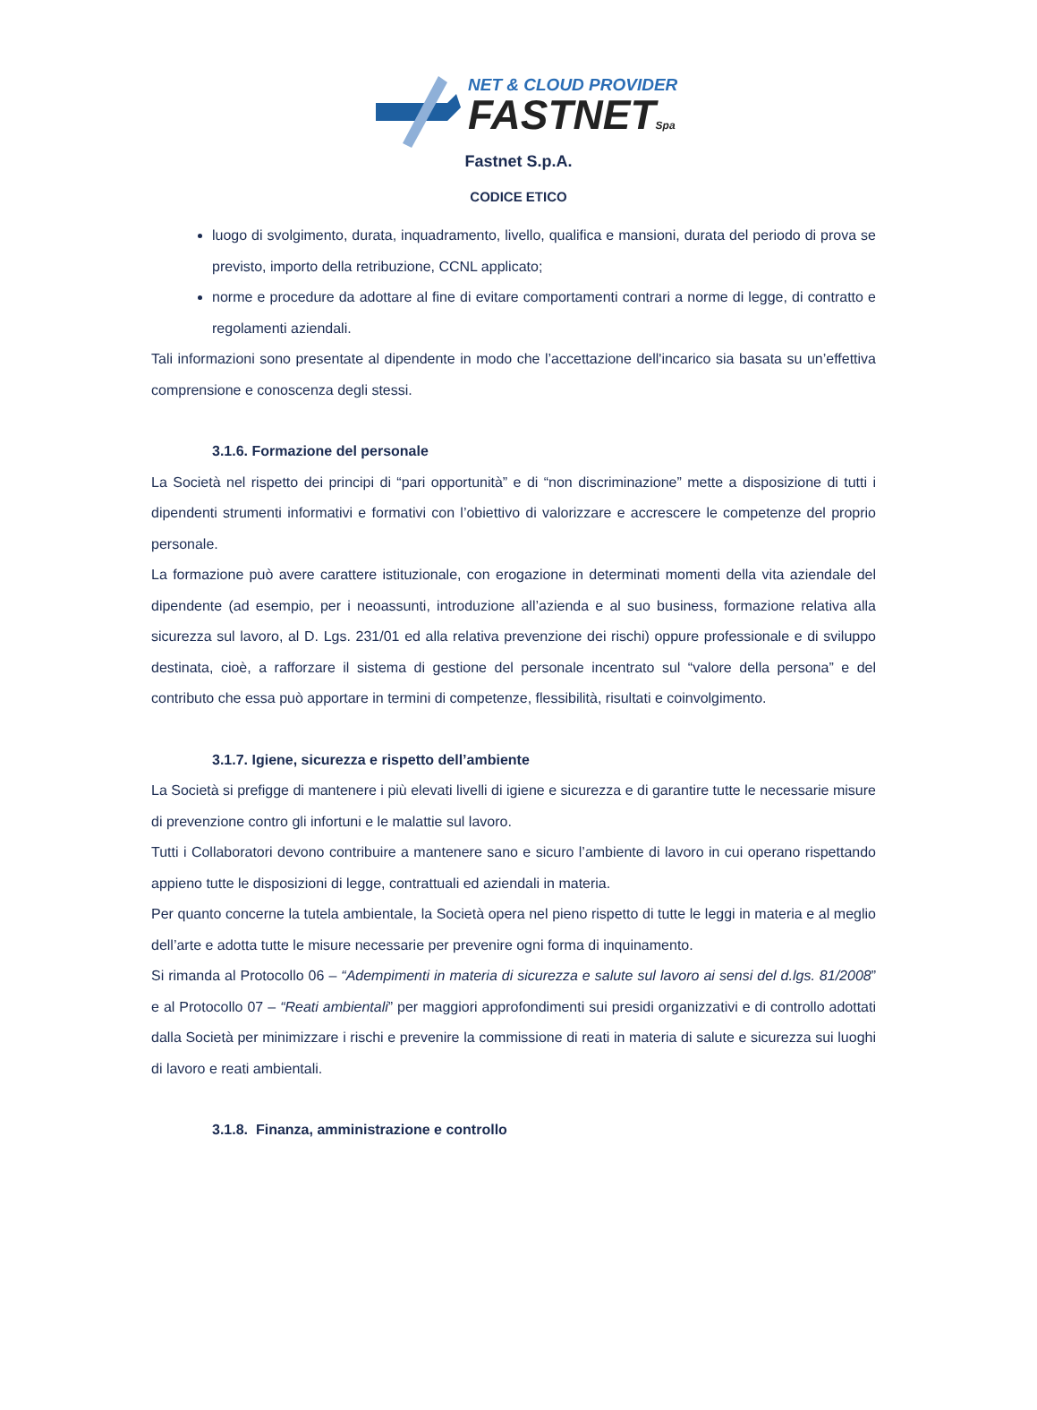NET & CLOUD PROVIDER
FASTNETSpa
Fastnet S.p.A.
CODICE ETICO
luogo di svolgimento, durata, inquadramento, livello, qualifica e mansioni, durata del periodo di prova se previsto, importo della retribuzione, CCNL applicato;
norme e procedure da adottare al fine di evitare comportamenti contrari a norme di legge, di contratto e regolamenti aziendali.
Tali informazioni sono presentate al dipendente in modo che l’accettazione dell'incarico sia basata su un’effettiva comprensione e conoscenza degli stessi.
3.1.6. Formazione del personale
La Società nel rispetto dei principi di “pari opportunità” e di “non discriminazione” mette a disposizione di tutti i dipendenti strumenti informativi e formativi con l’obiettivo di valorizzare e accrescere le competenze del proprio personale.
La formazione può avere carattere istituzionale, con erogazione in determinati momenti della vita aziendale del dipendente (ad esempio, per i neoassunti, introduzione all’azienda e al suo business, formazione relativa alla sicurezza sul lavoro, al D. Lgs. 231/01 ed alla relativa prevenzione dei rischi) oppure professionale e di sviluppo destinata, cioè, a rafforzare il sistema di gestione del personale incentrato sul “valore della persona” e del contributo che essa può apportare in termini di competenze, flessibilità, risultati e coinvolgimento.
3.1.7. Igiene, sicurezza e rispetto dell’ambiente
La Società si prefigge di mantenere i più elevati livelli di igiene e sicurezza e di garantire tutte le necessarie misure di prevenzione contro gli infortuni e le malattie sul lavoro.
Tutti i Collaboratori devono contribuire a mantenere sano e sicuro l’ambiente di lavoro in cui operano rispettando appieno tutte le disposizioni di legge, contrattuali ed aziendali in materia.
Per quanto concerne la tutela ambientale, la Società opera nel pieno rispetto di tutte le leggi in materia e al meglio dell’arte e adotta tutte le misure necessarie per prevenire ogni forma di inquinamento.
Si rimanda al Protocollo 06 – “Adempimenti in materia di sicurezza e salute sul lavoro ai sensi del d.lgs. 81/2008” e al Protocollo 07 – “Reati ambientali” per maggiori approfondimenti sui presidi organizzativi e di controllo adottati dalla Società per minimizzare i rischi e prevenire la commissione di reati in materia di salute e sicurezza sui luoghi di lavoro e reati ambientali.
3.1.8. Finanza, amministrazione e controllo